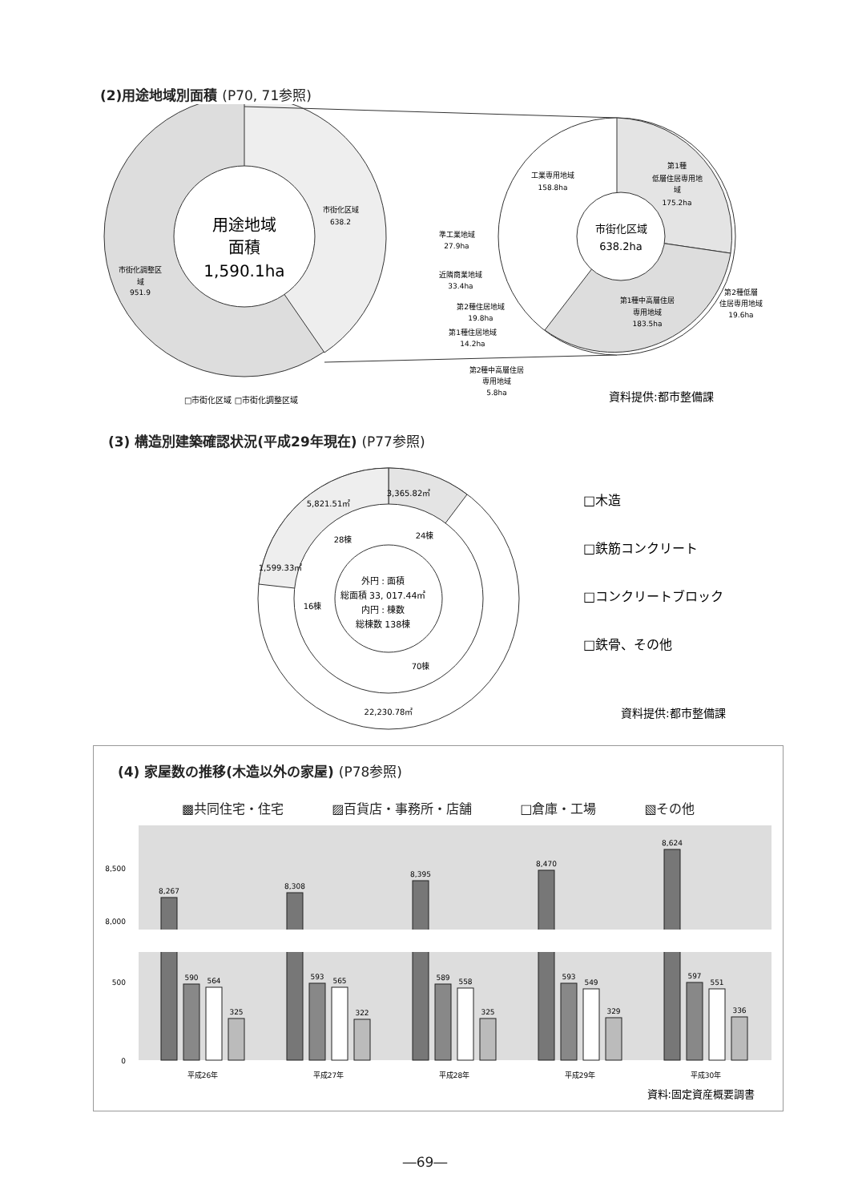(2)用途地域別面積 (P70, 71参照)
用途地域
面積
1,590.1ha
市街化区域
638.2
市街化調整区
域
951.9
□市街化区域 □市街化調整区域
市街化区域
638.2ha
第1種
低層住居専用地
域
175.2ha
工業専用地域
158.8ha
第1種中高層住居
専用地域
183.5ha
第2種低層
住居専用地域
19.6ha
準工業地域
27.9ha
近隣商業地域
33.4ha
第2種住居地域
19.8ha
第1種住居地域
14.2ha
第2種中高層住居
専用地域
5.8ha
資料提供:都市整備課
(3) 構造別建築確認状況(平成29年現在) (P77参照)
3,365.82㎡
5,821.51㎡
1,599.33㎡
22,230.78㎡
24棟
28棟
16棟
70棟
外円 : 面積
総面積 33, 017.44㎡
内円 : 棟数
総棟数 138棟
□木造
□鉄筋コンクリート
□コンクリートブロック
□鉄骨、その他
資料提供:都市整備課
(4) 家屋数の推移(木造以外の家屋) (P78参照)
▩共同住宅・住宅 ▨百貨店・事務所・店舗 □倉庫・工場 ▧その他
8,500
8,000
500
0
8,267
590
564
325
平成26年
8,308
593
565
322
平成27年
8,395
589
558
325
平成28年
8,470
593
549
329
平成29年
8,624
597
551
336
平成30年
資料:固定資産概要調書
―69―